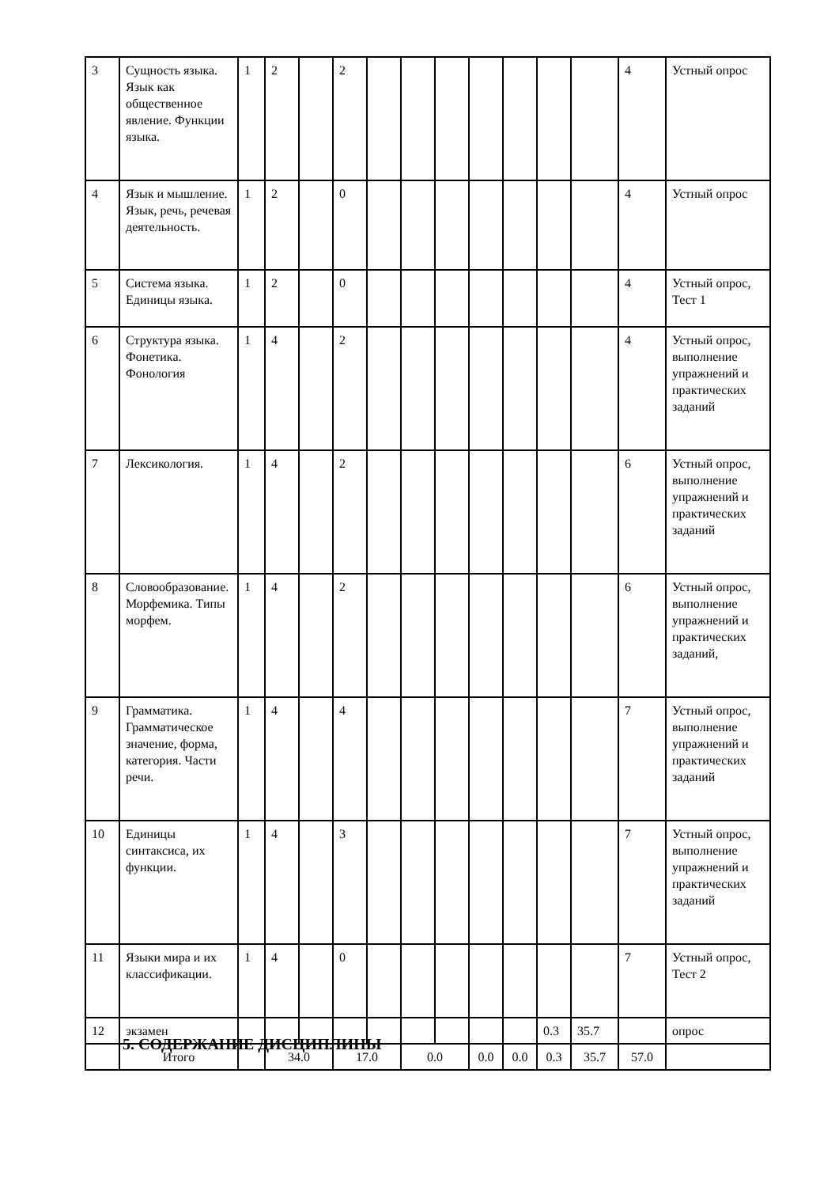| 3 | Сущность языка. Язык как общественное явление. Функции языка. | 1 | 2 | | 2 | | | | | | | | 4 | Устный опрос |
| 4 | Язык и мышление. Язык, речь, речевая деятельность. | 1 | 2 | | 0 | | | | | | | | 4 | Устный опрос |
| 5 | Система языка. Единицы языка. | 1 | 2 | | 0 | | | | | | | | 4 | Устный опрос, Тест 1 |
| 6 | Структура языка. Фонетика. Фонология | 1 | 4 | | 2 | | | | | | | | 4 | Устный опрос, выполнение упражнений и практических заданий |
| 7 | Лексикология. | 1 | 4 | | 2 | | | | | | | | 6 | Устный опрос, выполнение упражнений и практических заданий |
| 8 | Словообразование. Морфемика. Типы морфем. | 1 | 4 | | 2 | | | | | | | | 6 | Устный опрос, выполнение упражнений и практических заданий, |
| 9 | Грамматика. Грамматическое значение, форма, категория. Части речи. | 1 | 4 | | 4 | | | | | | | | 7 | Устный опрос, выполнение упражнений и практических заданий |
| 10 | Единицы синтаксиса, их функции. | 1 | 4 | | 3 | | | | | | | | 7 | Устный опрос, выполнение упражнений и практических заданий |
| 11 | Языки мира и их классификации. | 1 | 4 | | 0 | | | | | | | | 7 | Устный опрос, Тест 2 |
| 12 | экзамен | | | | | | | | | | 0.3 | 35.7 | | опрос |
| | Итого | | 34.0 | | 17.0 | | 0.0 | | 0.0 | 0.0 | 0.3 | 35.7 | 57.0 | |
5. СОДЕРЖАНИЕ ДИСЦИПЛИНЫ